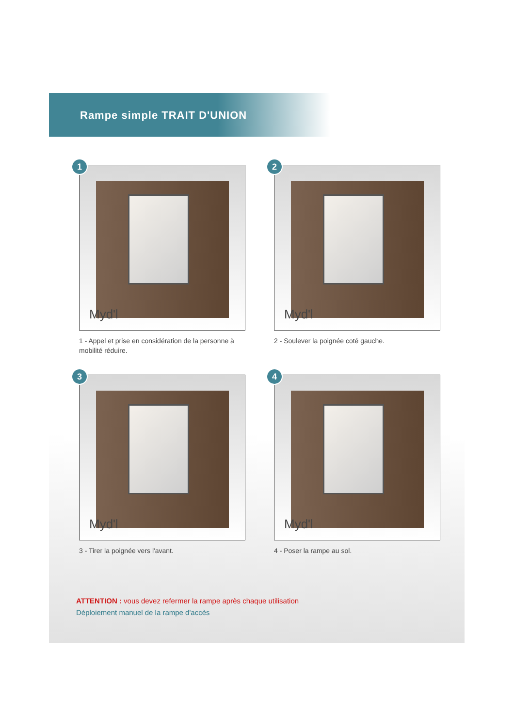Rampe simple TRAIT D'UNION
1
Myd'l
1 - Appel et prise en considération de la personne à mobilité réduire.
2
Myd'l
2 - Soulever la poignée coté gauche.
3
Myd'l
3 - Tirer la poignée vers l'avant.
4
Myd'l
4 - Poser la rampe au sol.
ATTENTION : vous devez refermer la rampe après chaque utilisation
Déploiement manuel de la rampe d'accès